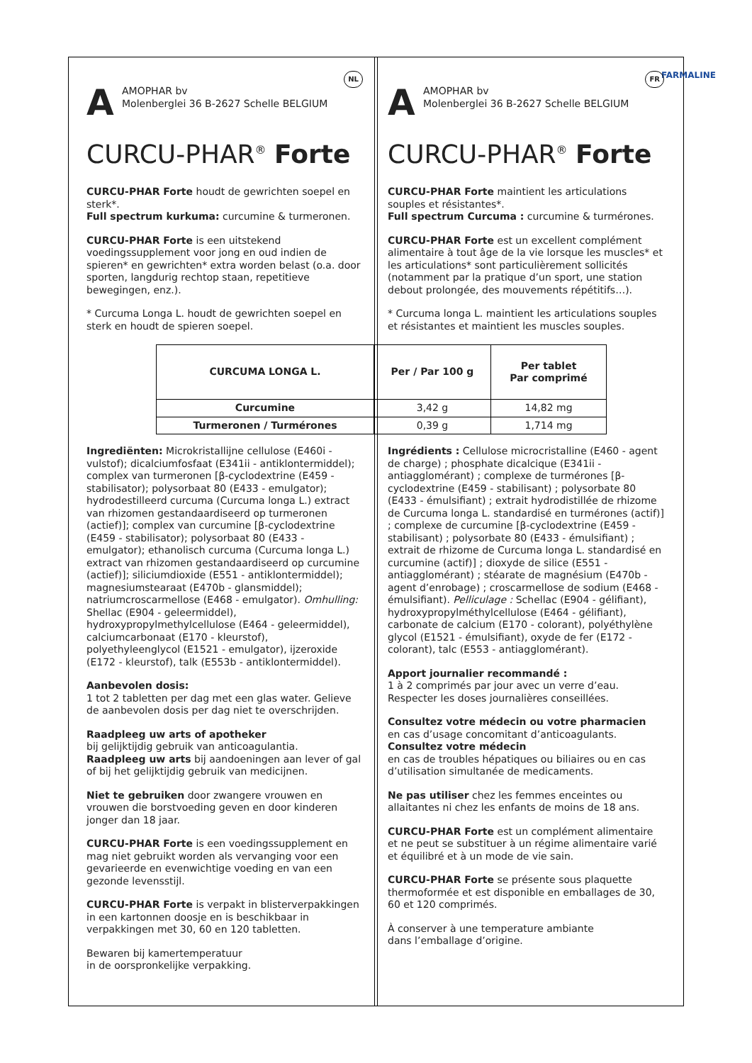FARMALINE
NL
A
AMOPHAR bv
Molenberglei 36 B-2627 Schelle BELGIUM
CURCU-PHAR<sup>®</sup> Forte
CURCU-PHAR Forte houdt de gewrichten soepel en sterk*.
Full spectrum kurkuma: curcumine & turmeronen.
CURCU-PHAR Forte is een uitstekend voedingssupplement voor jong en oud indien de spieren* en gewrichten* extra worden belast (o.a. door sporten, langdurig rechtop staan, repetitieve bewegingen, enz.).
* Curcuma Longa L. houdt de gewrichten soepel en sterk en houdt de spieren soepel.
FR
A
AMOPHAR bv
Molenberglei 36 B-2627 Schelle BELGIUM
CURCU-PHAR<sup>®</sup> Forte
CURCU-PHAR Forte maintient les articulations souples et résistantes*.
Full spectrum Curcuma : curcumine & turmérones.
CURCU-PHAR Forte est un excellent complément alimentaire à tout âge de la vie lorsque les muscles* et les articulations* sont particulièrement sollicités (notamment par la pratique d’un sport, une station debout prolongée, des mouvements répétitifs…).
* Curcuma longa L. maintient les articulations souples et résistantes et maintient les muscles souples.
| CURCUMA LONGA L. | Per / Par 100 g | Per tablet Par comprimé |
| --- | --- | --- |
| Curcumine | 3,42 g | 14,82 mg |
| Turmeronen / Turmérones | 0,39 g | 1,714 mg |
Ingrediënten: Microkristallijne cellulose (E460i - vulstof); dicalciumfosfaat (E341ii - antiklontermiddel); complex van turmeronen [β-cyclodextrine (E459 - stabilisator); polysorbaat 80 (E433 - emulgator); hydrodestilleerd curcuma (Curcuma longa L.) extract van rhizomen gestandaardiseerd op turmeronen (actief)]; complex van curcumine [β-cyclodextrine (E459 - stabilisator); polysorbaat 80 (E433 - emulgator); ethanolisch curcuma (Curcuma longa L.) extract van rhizomen gestandaardiseerd op curcumine (actief)]; siliciumdioxide (E551 - antiklontermiddel); magnesiumstearaat (E470b - glansmiddel); natriumcroscarmellose (E468 - emulgator). Omhulling: Shellac (E904 - geleermiddel), hydroxypropylmethylcellulose (E464 - geleermiddel), calciumcarbonaat (E170 - kleurstof), polyethyleenglycol (E1521 - emulgator), ijzeroxide (E172 - kleurstof), talk (E553b - antiklontermiddel).
Aanbevolen dosis:
1 tot 2 tabletten per dag met een glas water. Gelieve de aanbevolen dosis per dag niet te overschrijden.
Raadpleeg uw arts of apotheker
bij gelijktijdig gebruik van anticoagulantia.
Raadpleeg uw arts bij aandoeningen aan lever of gal of bij het gelijktijdig gebruik van medicijnen.
Niet te gebruiken door zwangere vrouwen en vrouwen die borstvoeding geven en door kinderen jonger dan 18 jaar.
CURCU-PHAR Forte is een voedingssupplement en mag niet gebruikt worden als vervanging voor een gevarieerde en evenwichtige voeding en van een gezonde levensstijl.
CURCU-PHAR Forte is verpakt in blisterverpakkingen in een kartonnen doosje en is beschikbaar in verpakkingen met 30, 60 en 120 tabletten.
Bewaren bij kamertemperatuur
in de oorspronkelijke verpakking.
Ingrédients : Cellulose microcristalline (E460 - agent de charge) ; phosphate dicalcique (E341ii - antiagglomérant) ; complexe de turmérones [β-cyclodextrine (E459 - stabilisant) ; polysorbate 80 (E433 - émulsifiant) ; extrait hydrodistillée de rhizome de Curcuma longa L. standardisé en turmérones (actif)] ; complexe de curcumine [β-cyclodextrine (E459 - stabilisant) ; polysorbate 80 (E433 - émulsifiant) ; extrait de rhizome de Curcuma longa L. standardisé en curcumine (actif)] ; dioxyde de silice (E551 - antiagglomérant) ; stéarate de magnésium (E470b - agent d’enrobage) ; croscarmellose de sodium (E468 - émulsifiant). Pelliculage : Schellac (E904 - gélifiant), hydroxypropylméthylcellulose (E464 - gélifiant), carbonate de calcium (E170 - colorant), polyéthylène glycol (E1521 - émulsifiant), oxyde de fer (E172 - colorant), talc (E553 - antiagglomérant).
Apport journalier recommandé :
1 à 2 comprimés par jour avec un verre d’eau. Respecter les doses journalières conseillées.
Consultez votre médecin ou votre pharmacien
en cas d’usage concomitant d’anticoagulants.
Consultez votre médecin
en cas de troubles hépatiques ou biliaires ou en cas d’utilisation simultanée de medicaments.
Ne pas utiliser chez les femmes enceintes ou allaitantes ni chez les enfants de moins de 18 ans.
CURCU-PHAR Forte est un complément alimentaire et ne peut se substituer à un régime alimentaire varié et équilibré et à un mode de vie sain.
CURCU-PHAR Forte se présente sous plaquette thermoformée et est disponible en emballages de 30, 60 et 120 comprimés.
À conserver à une temperature ambiante
dans l’emballage d’origine.